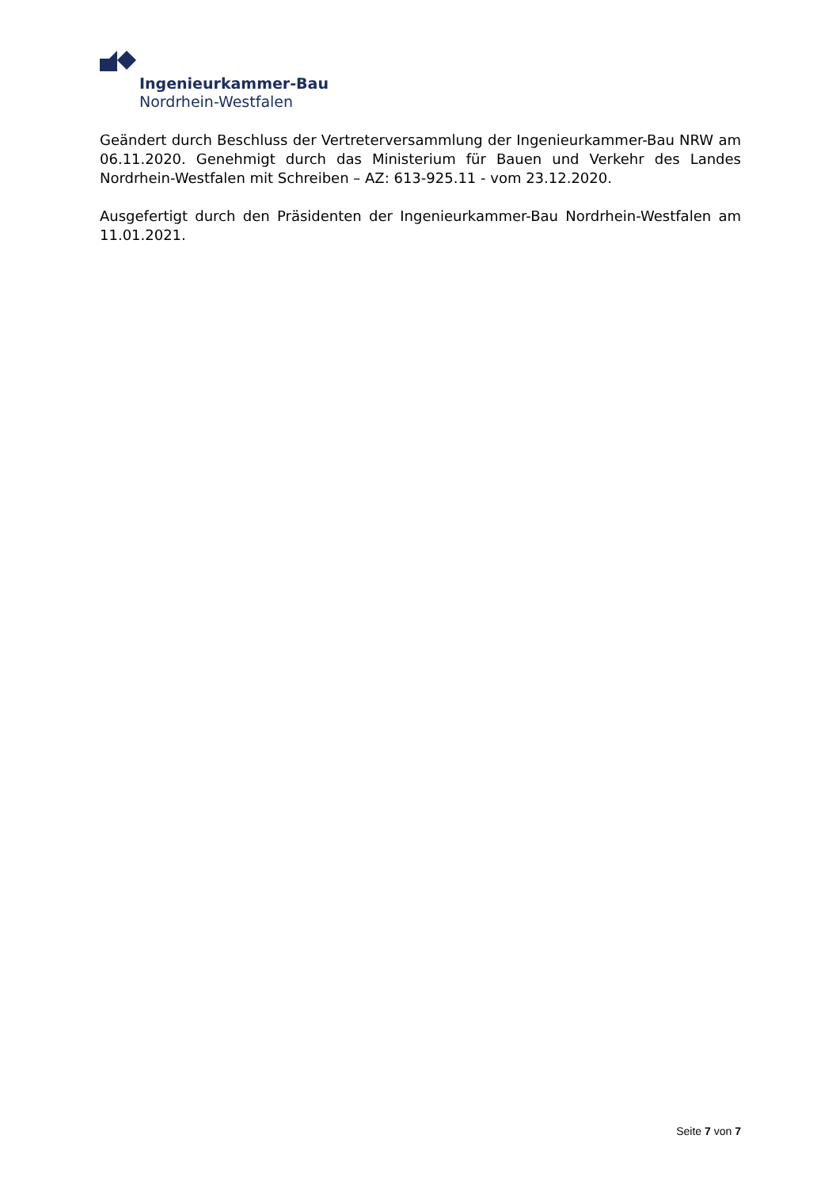Ingenieurkammer-Bau
Nordrhein-Westfalen
Geändert durch Beschluss der Vertreterversammlung der Ingenieurkammer-Bau NRW am 06.11.2020. Genehmigt durch das Ministerium für Bauen und Verkehr des Landes Nordrhein-Westfalen mit Schreiben – AZ: 613-925.11 - vom 23.12.2020.
Ausgefertigt durch den Präsidenten der Ingenieurkammer-Bau Nordrhein-Westfalen am 11.01.2021.
Seite 7 von 7